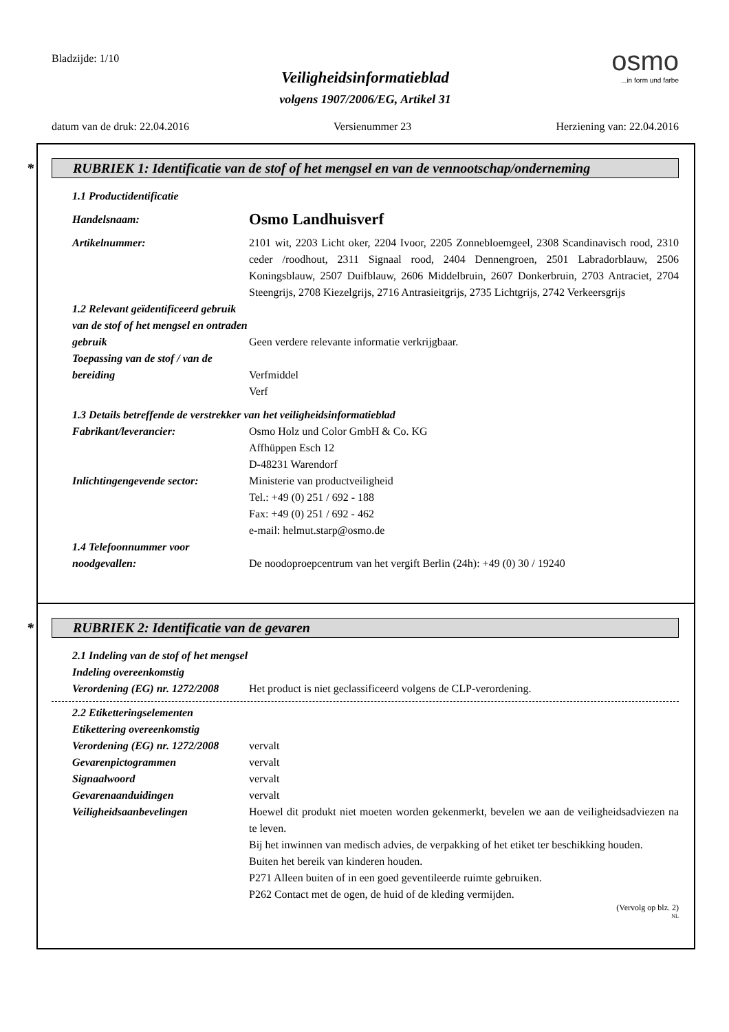Bladzijde: 1/10
osmo...in form und farbe
Veiligheidsinformatieblad
volgens 1907/2006/EG, Artikel 31
datum van de druk: 22.04.2016 Versienummer 23 Herziening van: 22.04.2016
* RUBRIEK 1: Identificatie van de stof of het mengsel en van de vennootschap/onderneming
1.1 Productidentificatie
Handelsnaam:
Osmo Landhuisverf
Artikelnummer: 2101 wit, 2203 Licht oker, 2204 Ivoor, 2205 Zonnebloemgeel, 2308 Scandinavisch rood, 2310 ceder /roodhout, 2311 Signaal rood, 2404 Dennengroen, 2501 Labradorblauw, 2506 Koningsblauw, 2507 Duifblauw, 2606 Middelbruin, 2607 Donkerbruin, 2703 Antraciet, 2704 Steengrijs, 2708 Kiezelgrijs, 2716 Antrasieitgrijs, 2735 Lichtgrijs, 2742 Verkeersgrijs
1.2 Relevant geïdentificeerd gebruik van de stof of het mengsel en ontraden gebruik
Geen verdere relevante informatie verkrijgbaar.
Toepassing van de stof / van de bereiding
Verfmiddel
Verf
1.3 Details betreffende de verstrekker van het veiligheidsinformatieblad
Fabrikant/leverancier: Osmo Holz und Color GmbH & Co. KG
Affhüppen Esch 12
D-48231 Warendorf
Inlichtingengevende sector:
Ministerie van productveiligheid
Tel.: +49 (0) 251 / 692 - 188
Fax: +49 (0) 251 / 692 - 462
e-mail: helmut.starp@osmo.de
1.4 Telefoonnummer voor noodgevallen:
De noodoproepcentrum van het vergift Berlin (24h): +49 (0) 30 / 19240
* RUBRIEK 2: Identificatie van de gevaren
2.1 Indeling van de stof of het mengsel
Indeling overeenkomstig
Verordening (EG) nr. 1272/2008
Het product is niet geclassificeerd volgens de CLP-verordening.
2.2 Etiketteringselementen
Etikettering overeenkomstig
Verordening (EG) nr. 1272/2008
vervalt
Gevarenpictogrammen vervalt
Signaalwoord vervalt
Gevarenaanduidingen vervalt
Veiligheidsaanbevelingen Hoewel dit produkt niet moeten worden gekenmerkt, bevelen we aan de veiligheidsadviezen na te leven.
Bij het inwinnen van medisch advies, de verpakking of het etiket ter beschikking houden.
Buiten het bereik van kinderen houden.
P271 Alleen buiten of in een goed geventileerde ruimte gebruiken.
P262 Contact met de ogen, de huid of de kleding vermijden.
(Vervolg op blz. 2)
NL